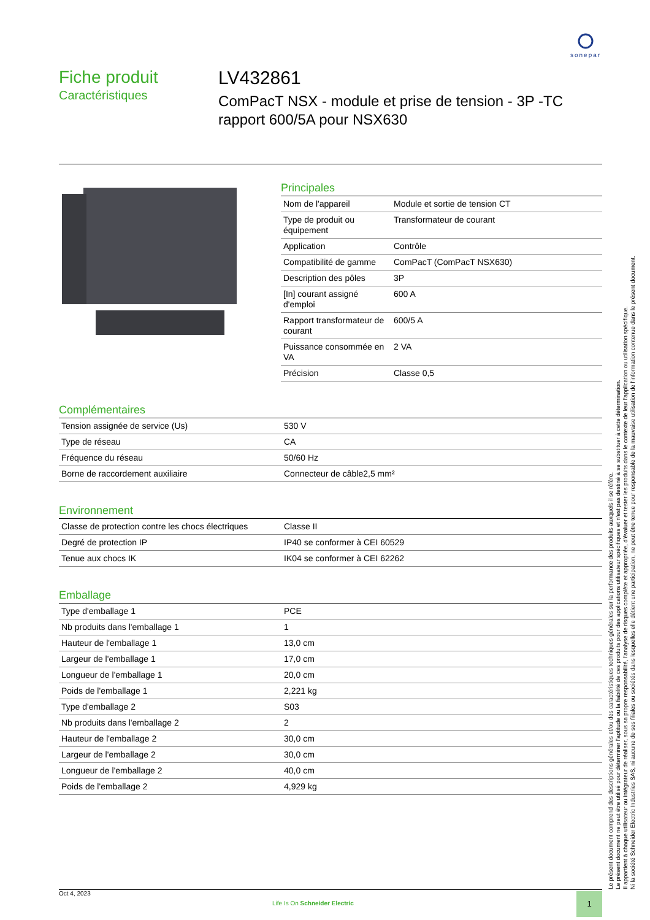sonepar
Fiche produit
Caractéristiques
LV432861
ComPacT NSX - module et prise de tension - 3P -TC rapport 600/5A pour NSX630
Principales
| Nom de l'appareil | Module et sortie de tension CT |
| Type de produit ou équipement | Transformateur de courant |
| Application | Contrôle |
| Compatibilité de gamme | ComPacT (ComPacT NSX630) |
| Description des pôles | 3P |
| [In] courant assigné d'emploi | 600 A |
| Rapport transformateur de courant | 600/5 A |
| Puissance consommée en VA | 2 VA |
| Précision | Classe 0,5 |
Complémentaires
| Tension assignée de service (Us) | 530 V |
| Type de réseau | CA |
| Fréquence du réseau | 50/60 Hz |
| Borne de raccordement auxiliaire | Connecteur de câble2,5 mm² |
Environnement
| Classe de protection contre les chocs électriques | Classe II |
| Degré de protection IP | IP40 se conformer à CEI 60529 |
| Tenue aux chocs IK | IK04 se conformer à CEI 62262 |
Emballage
| Type d'emballage 1 | PCE |
| Nb produits dans l'emballage 1 | 1 |
| Hauteur de l'emballage 1 | 13,0 cm |
| Largeur de l'emballage 1 | 17,0 cm |
| Longueur de l'emballage 1 | 20,0 cm |
| Poids de l'emballage 1 | 2,221 kg |
| Type d'emballage 2 | S03 |
| Nb produits dans l'emballage 2 | 2 |
| Hauteur de l'emballage 2 | 30,0 cm |
| Largeur de l'emballage 2 | 30,0 cm |
| Longueur de l'emballage 2 | 40,0 cm |
| Poids de l'emballage 2 | 4,929 kg |
Le présent document comprend des descriptions générales et/ou des caractéristiques techniques générales sur la performance des produits auxquels il se réfère.
Le présent document ne peut être utilisé pour déterminer l'aptitude ou la fiabilité de ces produits pour des applications utilisateur spécifiques et n'est pas destiné à se substituer à cette détermination.
Il appartient à chaque utilisateur ou intégrateur de réaliser, sous sa propre responsabilité, l'analyse de risques complète et appropriée, d'évaluer et tester les produits dans le contexte de leur l'application ou utilisation spécifique.
Ni la société Schneider Electric Industries SAS, ni aucune de ses filiales ou sociétés dans lesquelles elle détient une participation, ne peut être tenue pour responsable de la mauvaise utilisation de l'information contenue dans le présent document.
Oct 4, 2023
Life Is On Schneider Electric
1